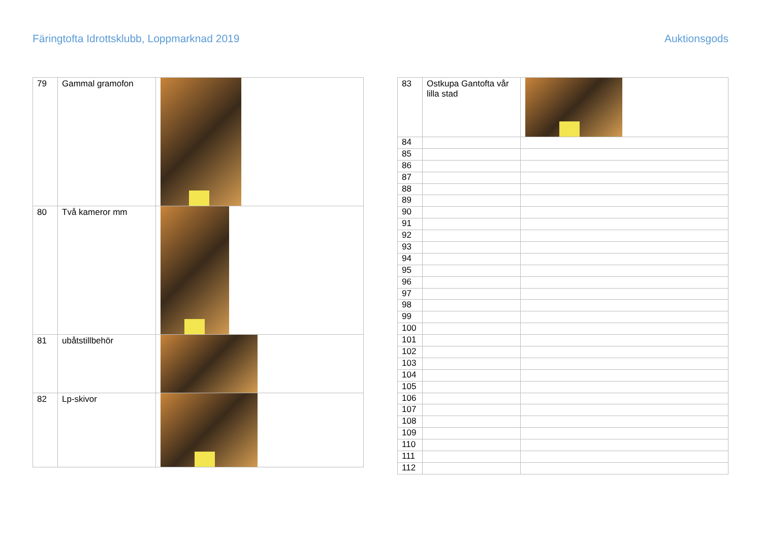Färingtofta Idrottsklubb, Loppmarknad 2019
Auktionsgods
| 79 | Gammal gramofon | |
| 80 | Två kameror mm | |
| 81 | ubåtstillbehör | |
| 82 | Lp-skivor | |
| 83 | Ostkupa Gantofta vår lilla stad | |
| 84 | | |
| 85 | | |
| 86 | | |
| 87 | | |
| 88 | | |
| 89 | | |
| 90 | | |
| 91 | | |
| 92 | | |
| 93 | | |
| 94 | | |
| 95 | | |
| 96 | | |
| 97 | | |
| 98 | | |
| 99 | | |
| 100 | | |
| 101 | | |
| 102 | | |
| 103 | | |
| 104 | | |
| 105 | | |
| 106 | | |
| 107 | | |
| 108 | | |
| 109 | | |
| 110 | | |
| 111 | | |
| 112 | | |